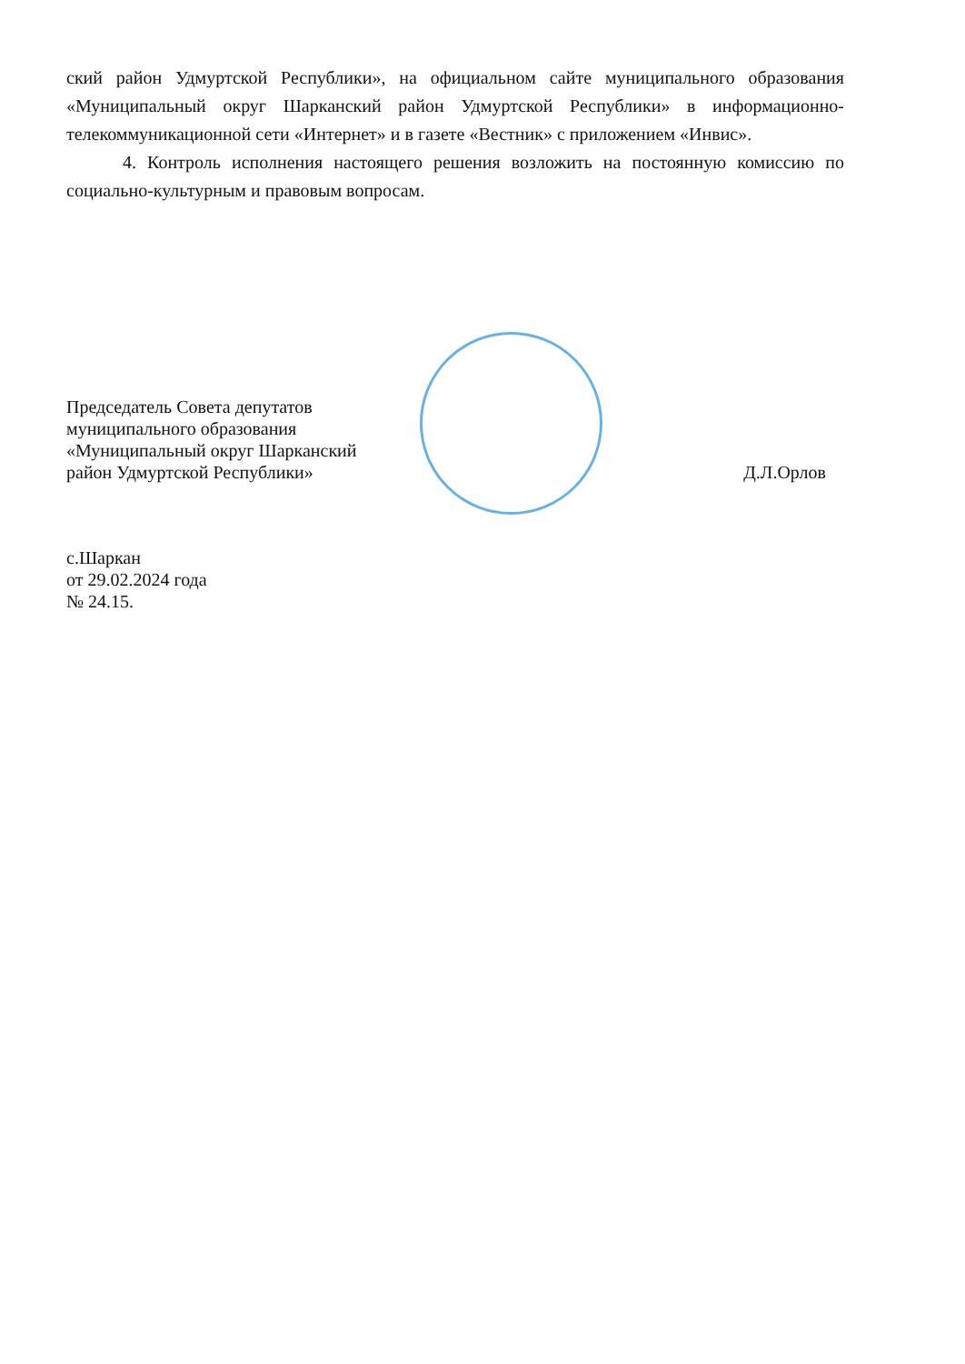ский район Удмуртской Республики», на официальном сайте муниципального образования «Муниципальный округ Шарканский район Удмуртской Республики» в информационно-телекоммуникационной сети «Интернет» и в газете «Вестник» с приложением «Инвис».
4. Контроль исполнения настоящего решения возложить на постоянную комиссию по социально-культурным и правовым вопросам.
Председатель Совета депутатов
муниципального образования
«Муниципальный округ Шарканский
район Удмуртской Республики»
Д.Л.Орлов
с.Шаркан
от 29.02.2024 года
№ 24.15.